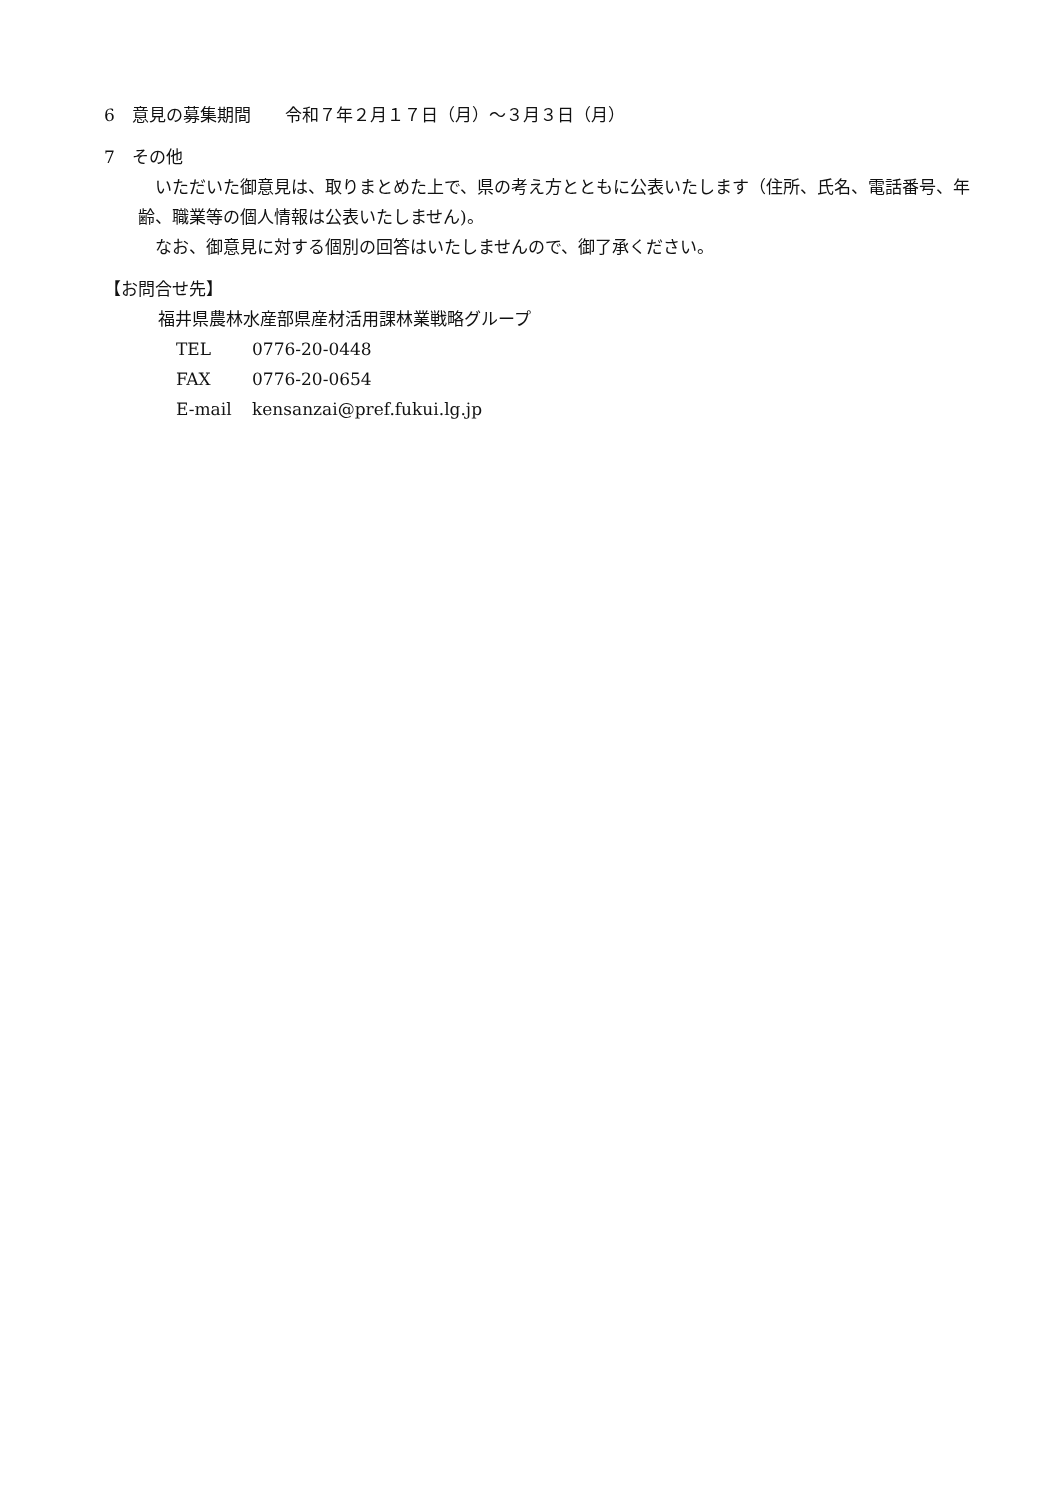6　意見の募集期間　　令和７年２月１７日（月）～３月３日（月）
7　その他
いただいた御意見は、取りまとめた上で、県の考え方とともに公表いたします（住所、氏名、電話番号、年齢、職業等の個人情報は公表いたしません)。
なお、御意見に対する個別の回答はいたしませんので、御了承ください。
【お問合せ先】
福井県農林水産部県産材活用課林業戦略グループ
TEL 0776-20-0448
FAX 0776-20-0654
E-mail kensanzai@pref.fukui.lg.jp